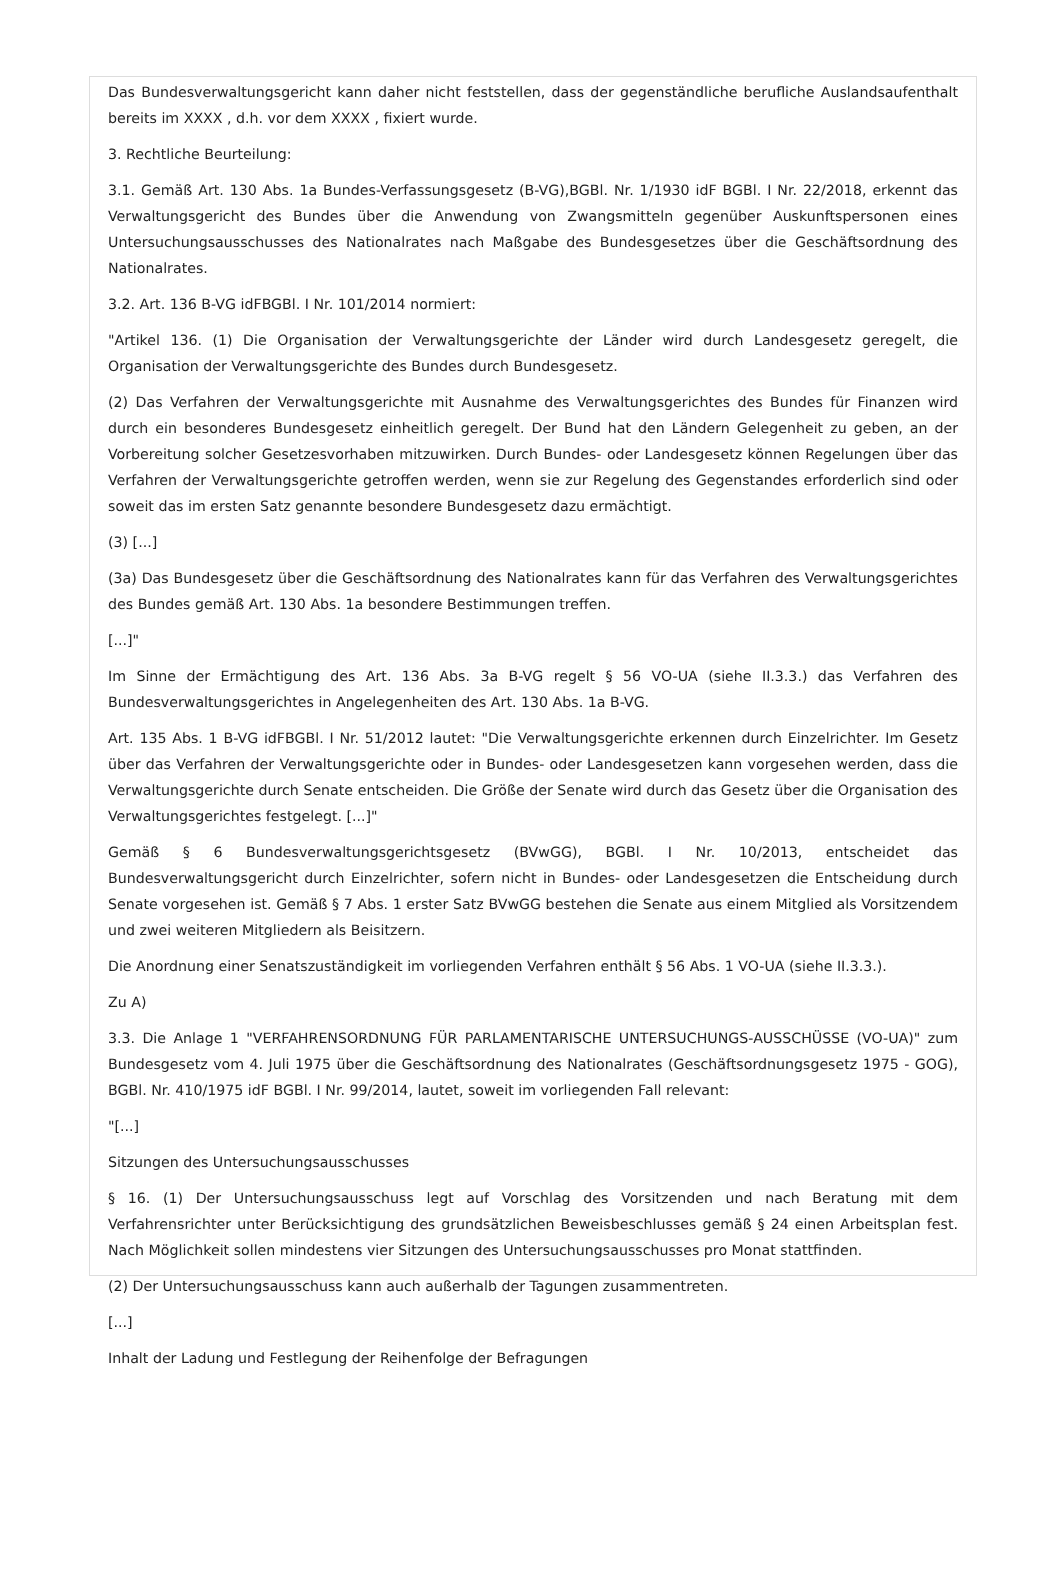Das Bundesverwaltungsgericht kann daher nicht feststellen, dass der gegenständliche berufliche Auslandsaufenthalt bereits im XXXX , d.h. vor dem XXXX , fixiert wurde.
3. Rechtliche Beurteilung:
3.1. Gemäß Art. 130 Abs. 1a Bundes-Verfassungsgesetz (B-VG),BGBl. Nr. 1/1930 idF BGBl. I Nr. 22/2018, erkennt das Verwaltungsgericht des Bundes über die Anwendung von Zwangsmitteln gegenüber Auskunftspersonen eines Untersuchungsausschusses des Nationalrates nach Maßgabe des Bundesgesetzes über die Geschäftsordnung des Nationalrates.
3.2. Art. 136 B-VG idFBGBl. I Nr. 101/2014 normiert:
"Artikel 136. (1) Die Organisation der Verwaltungsgerichte der Länder wird durch Landesgesetz geregelt, die Organisation der Verwaltungsgerichte des Bundes durch Bundesgesetz.
(2) Das Verfahren der Verwaltungsgerichte mit Ausnahme des Verwaltungsgerichtes des Bundes für Finanzen wird durch ein besonderes Bundesgesetz einheitlich geregelt. Der Bund hat den Ländern Gelegenheit zu geben, an der Vorbereitung solcher Gesetzesvorhaben mitzuwirken. Durch Bundes- oder Landesgesetz können Regelungen über das Verfahren der Verwaltungsgerichte getroffen werden, wenn sie zur Regelung des Gegenstandes erforderlich sind oder soweit das im ersten Satz genannte besondere Bundesgesetz dazu ermächtigt.
(3) [...]
(3a) Das Bundesgesetz über die Geschäftsordnung des Nationalrates kann für das Verfahren des Verwaltungsgerichtes des Bundes gemäß Art. 130 Abs. 1a besondere Bestimmungen treffen.
[...]"
Im Sinne der Ermächtigung des Art. 136 Abs. 3a B-VG regelt § 56 VO-UA (siehe II.3.3.) das Verfahren des Bundesverwaltungsgerichtes in Angelegenheiten des Art. 130 Abs. 1a B-VG.
Art. 135 Abs. 1 B-VG idFBGBl. I Nr. 51/2012 lautet: "Die Verwaltungsgerichte erkennen durch Einzelrichter. Im Gesetz über das Verfahren der Verwaltungsgerichte oder in Bundes- oder Landesgesetzen kann vorgesehen werden, dass die Verwaltungsgerichte durch Senate entscheiden. Die Größe der Senate wird durch das Gesetz über die Organisation des Verwaltungsgerichtes festgelegt. [...]"
Gemäß § 6 Bundesverwaltungsgerichtsgesetz (BVwGG), BGBl. I Nr. 10/2013, entscheidet das Bundesverwaltungsgericht durch Einzelrichter, sofern nicht in Bundes- oder Landesgesetzen die Entscheidung durch Senate vorgesehen ist. Gemäß § 7 Abs. 1 erster Satz BVwGG bestehen die Senate aus einem Mitglied als Vorsitzendem und zwei weiteren Mitgliedern als Beisitzern.
Die Anordnung einer Senatszuständigkeit im vorliegenden Verfahren enthält § 56 Abs. 1 VO-UA (siehe II.3.3.).
Zu A)
3.3. Die Anlage 1 "VERFAHRENSORDNUNG FÜR PARLAMENTARISCHE UNTERSUCHUNGS-AUSSCHÜSSE (VO-UA)" zum Bundesgesetz vom 4. Juli 1975 über die Geschäftsordnung des Nationalrates (Geschäftsordnungsgesetz 1975 - GOG), BGBl. Nr. 410/1975 idF BGBl. I Nr. 99/2014, lautet, soweit im vorliegenden Fall relevant:
"[...]
Sitzungen des Untersuchungsausschusses
§ 16. (1) Der Untersuchungsausschuss legt auf Vorschlag des Vorsitzenden und nach Beratung mit dem Verfahrensrichter unter Berücksichtigung des grundsätzlichen Beweisbeschlusses gemäß § 24 einen Arbeitsplan fest. Nach Möglichkeit sollen mindestens vier Sitzungen des Untersuchungsausschusses pro Monat stattfinden.
(2) Der Untersuchungsausschuss kann auch außerhalb der Tagungen zusammentreten.
[...]
Inhalt der Ladung und Festlegung der Reihenfolge der Befragungen